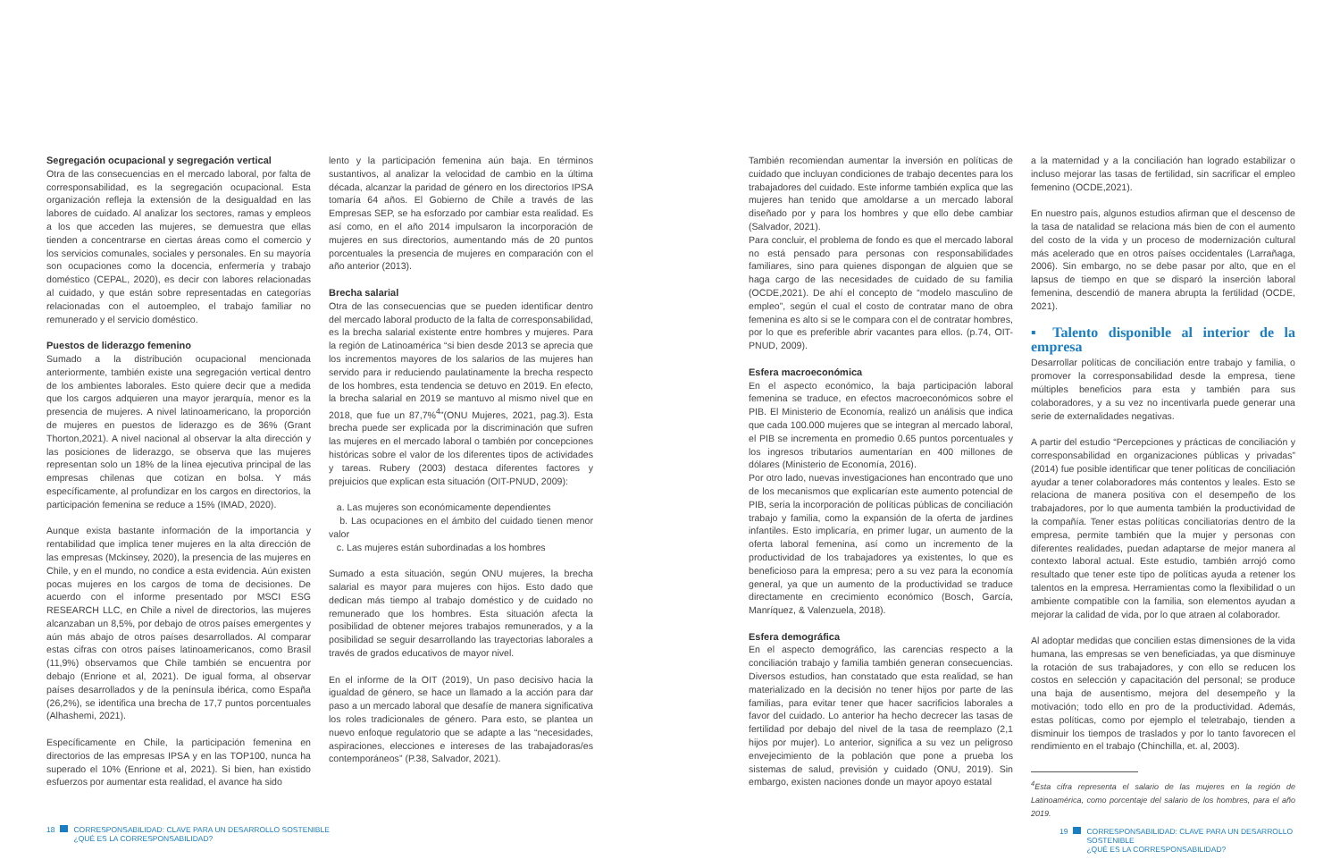Segregación ocupacional y segregación vertical
Otra de las consecuencias en el mercado laboral, por falta de corresponsabilidad, es la segregación ocupacional. Esta organización refleja la extensión de la desigualdad en las labores de cuidado. Al analizar los sectores, ramas y empleos a los que acceden las mujeres, se demuestra que ellas tienden a concentrarse en ciertas áreas como el comercio y los servicios comunales, sociales y personales. En su mayoría son ocupaciones como la docencia, enfermería y trabajo doméstico (CEPAL, 2020), es decir con labores relacionadas al cuidado, y que están sobre representadas en categorías relacionadas con el autoempleo, el trabajo familiar no remunerado y el servicio doméstico.
Puestos de liderazgo femenino
Sumado a la distribución ocupacional mencionada anteriormente, también existe una segregación vertical dentro de los ambientes laborales. Esto quiere decir que a medida que los cargos adquieren una mayor jerarquía, menor es la presencia de mujeres. A nivel latinoamericano, la proporción de mujeres en puestos de liderazgo es de 36% (Grant Thorton,2021). A nivel nacional al observar la alta dirección y las posiciones de liderazgo, se observa que las mujeres representan solo un 18% de la línea ejecutiva principal de las empresas chilenas que cotizan en bolsa. Y más específicamente, al profundizar en los cargos en directorios, la participación femenina se reduce a 15% (IMAD, 2020).
Aunque exista bastante información de la importancia y rentabilidad que implica tener mujeres en la alta dirección de las empresas (Mckinsey, 2020), la presencia de las mujeres en Chile, y en el mundo, no condice a esta evidencia. Aún existen pocas mujeres en los cargos de toma de decisiones. De acuerdo con el informe presentado por MSCI ESG RESEARCH LLC, en Chile a nivel de directorios, las mujeres alcanzaban un 8,5%, por debajo de otros países emergentes y aún más abajo de otros países desarrollados. Al comparar estas cifras con otros países latinoamericanos, como Brasil (11,9%) observamos que Chile también se encuentra por debajo (Enrione et al, 2021). De igual forma, al observar países desarrollados y de la península ibérica, como España (26,2%), se identifica una brecha de 17,7 puntos porcentuales (Alhashemi, 2021).
Específicamente en Chile, la participación femenina en directorios de las empresas IPSA y en las TOP100, nunca ha superado el 10% (Enrione et al, 2021). Si bien, han existido esfuerzos por aumentar esta realidad, el avance ha sido
lento y la participación femenina aún baja. En términos sustantivos, al analizar la velocidad de cambio en la última década, alcanzar la paridad de género en los directorios IPSA tomaría 64 años. El Gobierno de Chile a través de las Empresas SEP, se ha esforzado por cambiar esta realidad. Es así como, en el año 2014 impulsaron la incorporación de mujeres en sus directorios, aumentando más de 20 puntos porcentuales la presencia de mujeres en comparación con el año anterior (2013).
Brecha salarial
Otra de las consecuencias que se pueden identificar dentro del mercado laboral producto de la falta de corresponsabilidad, es la brecha salarial existente entre hombres y mujeres. Para la región de Latinoamérica “si bien desde 2013 se aprecia que los incrementos mayores de los salarios de las mujeres han servido para ir reduciendo paulatinamente la brecha respecto de los hombres, esta tendencia se detuvo en 2019. En efecto, la brecha salarial en 2019 se mantuvo al mismo nivel que en 2018, que fue un 87,7%<sup>4</sup>”(ONU Mujeres, 2021, pag.3). Esta brecha puede ser explicada por la discriminación que sufren las mujeres en el mercado laboral o también por concepciones históricas sobre el valor de los diferentes tipos de actividades y tareas. Rubery (2003) destaca diferentes factores y prejuicios que explican esta situación (OIT-PNUD, 2009):
a. Las mujeres son económicamente dependientes
b. Las ocupaciones en el ámbito del cuidado tienen menor valor
c. Las mujeres están subordinadas a los hombres
Sumado a esta situación, según ONU mujeres, la brecha salarial es mayor para mujeres con hijos. Esto dado que dedican más tiempo al trabajo doméstico y de cuidado no remunerado que los hombres. Esta situación afecta la posibilidad de obtener mejores trabajos remunerados, y a la posibilidad se seguir desarrollando las trayectorias laborales a través de grados educativos de mayor nivel.
En el informe de la OIT (2019), Un paso decisivo hacia la igualdad de género, se hace un llamado a la acción para dar paso a un mercado laboral que desafíe de manera significativa los roles tradicionales de género. Para esto, se plantea un nuevo enfoque regulatorio que se adapte a las “necesidades, aspiraciones, elecciones e intereses de las trabajadoras/es contemporáneos” (P.38, Salvador, 2021).
18 CORRESPONSABILIDAD: CLAVE PARA UN DESARROLLO SOSTENIBLE
¿QUÉ ES LA CORRESPONSABILIDAD?
También recomiendan aumentar la inversión en políticas de cuidado que incluyan condiciones de trabajo decentes para los trabajadores del cuidado. Este informe también explica que las mujeres han tenido que amoldarse a un mercado laboral diseñado por y para los hombres y que ello debe cambiar (Salvador, 2021).
Para concluir, el problema de fondo es que el mercado laboral no está pensado para personas con responsabilidades familiares, sino para quienes dispongan de alguien que se haga cargo de las necesidades de cuidado de su familia (OCDE,2021). De ahí el concepto de “modelo masculino de empleo”, según el cual el costo de contratar mano de obra femenina es alto si se le compara con el de contratar hombres, por lo que es preferible abrir vacantes para ellos. (p.74, OIT-PNUD, 2009).
Esfera macroeconómica
En el aspecto económico, la baja participación laboral femenina se traduce, en efectos macroeconómicos sobre el PIB. El Ministerio de Economía, realizó un análisis que indica que cada 100.000 mujeres que se integran al mercado laboral, el PIB se incrementa en promedio 0.65 puntos porcentuales y los ingresos tributarios aumentarían en 400 millones de dólares (Ministerio de Economía, 2016).
Por otro lado, nuevas investigaciones han encontrado que uno de los mecanismos que explicarían este aumento potencial de PIB, sería la incorporación de políticas públicas de conciliación trabajo y familia, como la expansión de la oferta de jardines infantiles. Esto implicaría, en primer lugar, un aumento de la oferta laboral femenina, así como un incremento de la productividad de los trabajadores ya existentes, lo que es beneficioso para la empresa; pero a su vez para la economía general, ya que un aumento de la productividad se traduce directamente en crecimiento económico (Bosch, García, Manríquez, & Valenzuela, 2018).
Esfera demográfica
En el aspecto demográfico, las carencias respecto a la conciliación trabajo y familia también generan consecuencias. Diversos estudios, han constatado que esta realidad, se han materializado en la decisión no tener hijos por parte de las familias, para evitar tener que hacer sacrificios laborales a favor del cuidado. Lo anterior ha hecho decrecer las tasas de fertilidad por debajo del nivel de la tasa de reemplazo (2,1 hijos por mujer). Lo anterior, significa a su vez un peligroso envejecimiento de la población que pone a prueba los sistemas de salud, previsión y cuidado (ONU, 2019). Sin embargo, existen naciones donde un mayor apoyo estatal
a la maternidad y a la conciliación han logrado estabilizar o incluso mejorar las tasas de fertilidad, sin sacrificar el empleo femenino (OCDE,2021).
En nuestro país, algunos estudios afirman que el descenso de la tasa de natalidad se relaciona más bien de con el aumento del costo de la vida y un proceso de modernización cultural más acelerado que en otros países occidentales (Larrañaga, 2006). Sin embargo, no se debe pasar por alto, que en el lapsus de tiempo en que se disparó la inserción laboral femenina, descendió de manera abrupta la fertilidad (OCDE, 2021).
▪ Talento disponible al interior de la empresa
Desarrollar políticas de conciliación entre trabajo y familia, o promover la corresponsabilidad desde la empresa, tiene múltiples beneficios para esta y también para sus colaboradores, y a su vez no incentivarla puede generar una serie de externalidades negativas.
A partir del estudio “Percepciones y prácticas de conciliación y corresponsabilidad en organizaciones públicas y privadas” (2014) fue posible identificar que tener políticas de conciliación ayudar a tener colaboradores más contentos y leales. Esto se relaciona de manera positiva con el desempeño de los trabajadores, por lo que aumenta también la productividad de la compañía. Tener estas políticas conciliatorias dentro de la empresa, permite también que la mujer y personas con diferentes realidades, puedan adaptarse de mejor manera al contexto laboral actual. Este estudio, también arrojó como resultado que tener este tipo de políticas ayuda a retener los talentos en la empresa. Herramientas como la flexibilidad o un ambiente compatible con la familia, son elementos ayudan a mejorar la calidad de vida, por lo que atraen al colaborador.
Al adoptar medidas que concilien estas dimensiones de la vida humana, las empresas se ven beneficiadas, ya que disminuye la rotación de sus trabajadores, y con ello se reducen los costos en selección y capacitación del personal; se produce una baja de ausentismo, mejora del desempeño y la motivación; todo ello en pro de la productividad. Además, estas políticas, como por ejemplo el teletrabajo, tienden a disminuir los tiempos de traslados y por lo tanto favorecen el rendimiento en el trabajo (Chinchilla, et. al, 2003).
<sup>4</sup> Esta cifra representa el salario de las mujeres en la región de Latinoamérica, como porcentaje del salario de los hombres, para el año 2019.
19 CORRESPONSABILIDAD: CLAVE PARA UN DESARROLLO SOSTENIBLE
¿QUÉ ES LA CORRESPONSABILIDAD?